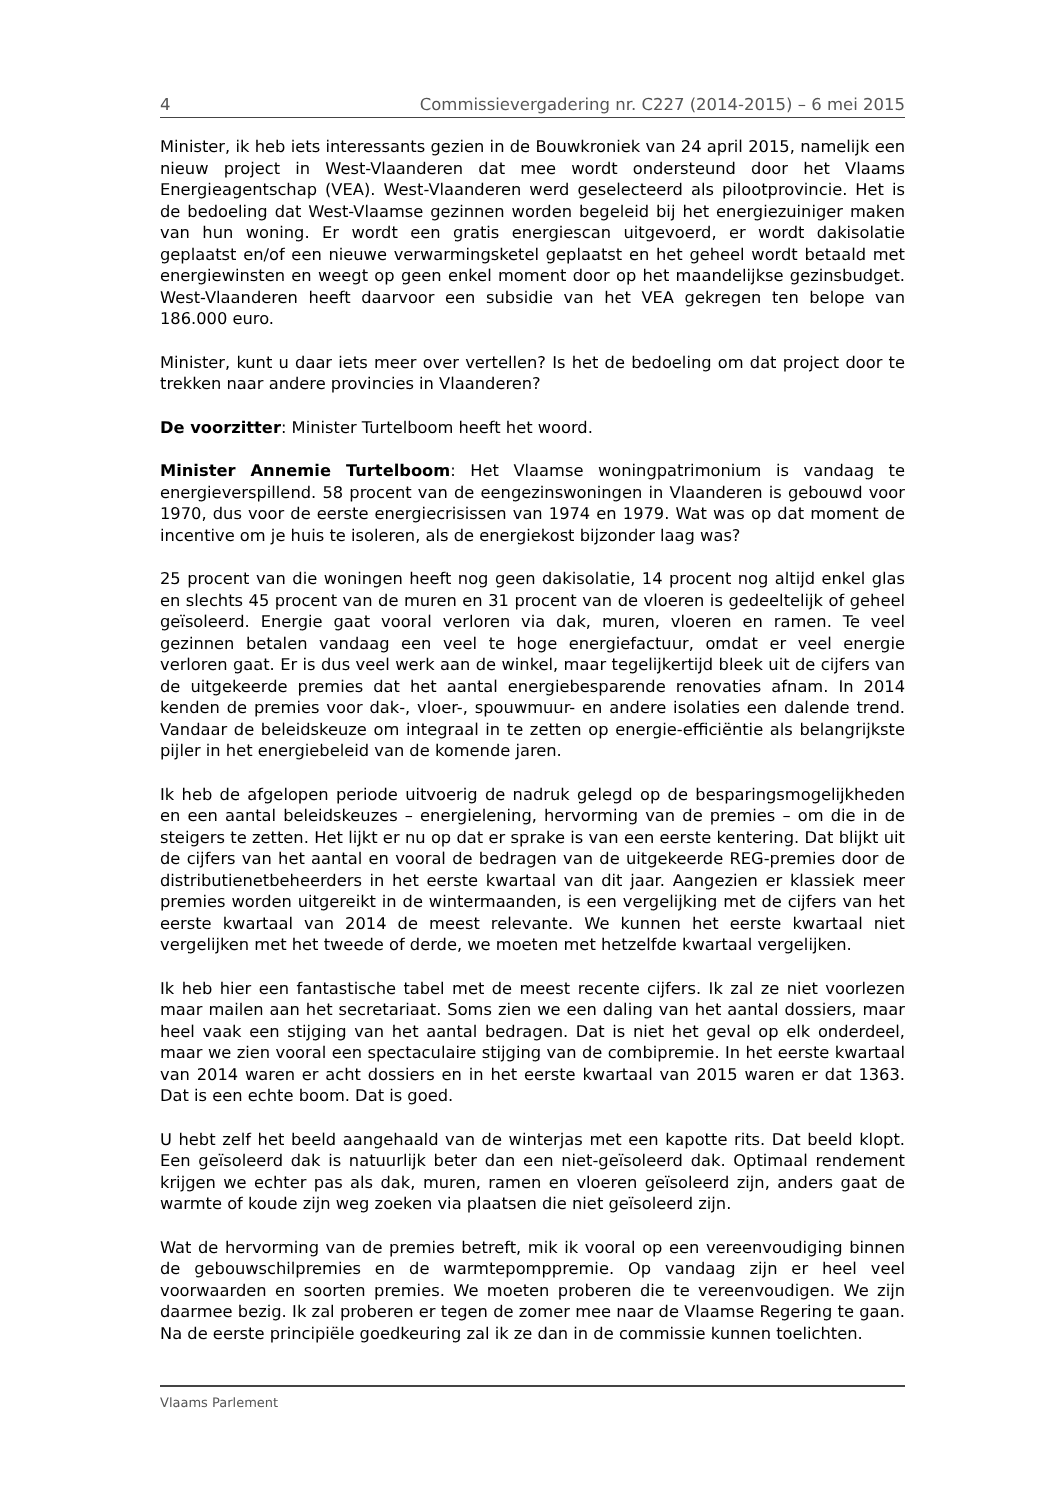4 Commissievergadering nr. C227 (2014-2015) – 6 mei 2015
Minister, ik heb iets interessants gezien in de Bouwkroniek van 24 april 2015, namelijk een nieuw project in West-Vlaanderen dat mee wordt ondersteund door het Vlaams Energieagentschap (VEA). West-Vlaanderen werd geselecteerd als pilootprovincie. Het is de bedoeling dat West-Vlaamse gezinnen worden begeleid bij het energiezuiniger maken van hun woning. Er wordt een gratis energiescan uitgevoerd, er wordt dakisolatie geplaatst en/of een nieuwe verwarmingsketel geplaatst en het geheel wordt betaald met energiewinsten en weegt op geen enkel moment door op het maandelijkse gezinsbudget. West-Vlaanderen heeft daarvoor een subsidie van het VEA gekregen ten belope van 186.000 euro.
Minister, kunt u daar iets meer over vertellen? Is het de bedoeling om dat project door te trekken naar andere provincies in Vlaanderen?
De voorzitter: Minister Turtelboom heeft het woord.
Minister Annemie Turtelboom: Het Vlaamse woningpatrimonium is vandaag te energieverspillend. 58 procent van de eengezinswoningen in Vlaanderen is gebouwd voor 1970, dus voor de eerste energiecrisissen van 1974 en 1979. Wat was op dat moment de incentive om je huis te isoleren, als de energiekost bijzonder laag was?
25 procent van die woningen heeft nog geen dakisolatie, 14 procent nog altijd enkel glas en slechts 45 procent van de muren en 31 procent van de vloeren is gedeeltelijk of geheel geïsoleerd. Energie gaat vooral verloren via dak, muren, vloeren en ramen. Te veel gezinnen betalen vandaag een veel te hoge energiefactuur, omdat er veel energie verloren gaat. Er is dus veel werk aan de winkel, maar tegelijkertijd bleek uit de cijfers van de uitgekeerde premies dat het aantal energiebesparende renovaties afnam. In 2014 kenden de premies voor dak-, vloer-, spouwmuur- en andere isolaties een dalende trend. Vandaar de beleidskeuze om integraal in te zetten op energie-efficiëntie als belangrijkste pijler in het energiebeleid van de komende jaren.
Ik heb de afgelopen periode uitvoerig de nadruk gelegd op de besparingsmogelijkheden en een aantal beleidskeuzes – energielening, hervorming van de premies – om die in de steigers te zetten. Het lijkt er nu op dat er sprake is van een eerste kentering. Dat blijkt uit de cijfers van het aantal en vooral de bedragen van de uitgekeerde REG-premies door de distributienetbeheerders in het eerste kwartaal van dit jaar. Aangezien er klassiek meer premies worden uitgereikt in de wintermaanden, is een vergelijking met de cijfers van het eerste kwartaal van 2014 de meest relevante. We kunnen het eerste kwartaal niet vergelijken met het tweede of derde, we moeten met hetzelfde kwartaal vergelijken.
Ik heb hier een fantastische tabel met de meest recente cijfers. Ik zal ze niet voorlezen maar mailen aan het secretariaat. Soms zien we een daling van het aantal dossiers, maar heel vaak een stijging van het aantal bedragen. Dat is niet het geval op elk onderdeel, maar we zien vooral een spectaculaire stijging van de combipremie. In het eerste kwartaal van 2014 waren er acht dossiers en in het eerste kwartaal van 2015 waren er dat 1363. Dat is een echte boom. Dat is goed.
U hebt zelf het beeld aangehaald van de winterjas met een kapotte rits. Dat beeld klopt. Een geïsoleerd dak is natuurlijk beter dan een niet-geïsoleerd dak. Optimaal rendement krijgen we echter pas als dak, muren, ramen en vloeren geïsoleerd zijn, anders gaat de warmte of koude zijn weg zoeken via plaatsen die niet geïsoleerd zijn.
Wat de hervorming van de premies betreft, mik ik vooral op een vereenvoudiging binnen de gebouwschilpremies en de warmtepomppremie. Op vandaag zijn er heel veel voorwaarden en soorten premies. We moeten proberen die te vereenvoudigen. We zijn daarmee bezig. Ik zal proberen er tegen de zomer mee naar de Vlaamse Regering te gaan. Na de eerste principiële goedkeuring zal ik ze dan in de commissie kunnen toelichten.
Vlaams Parlement